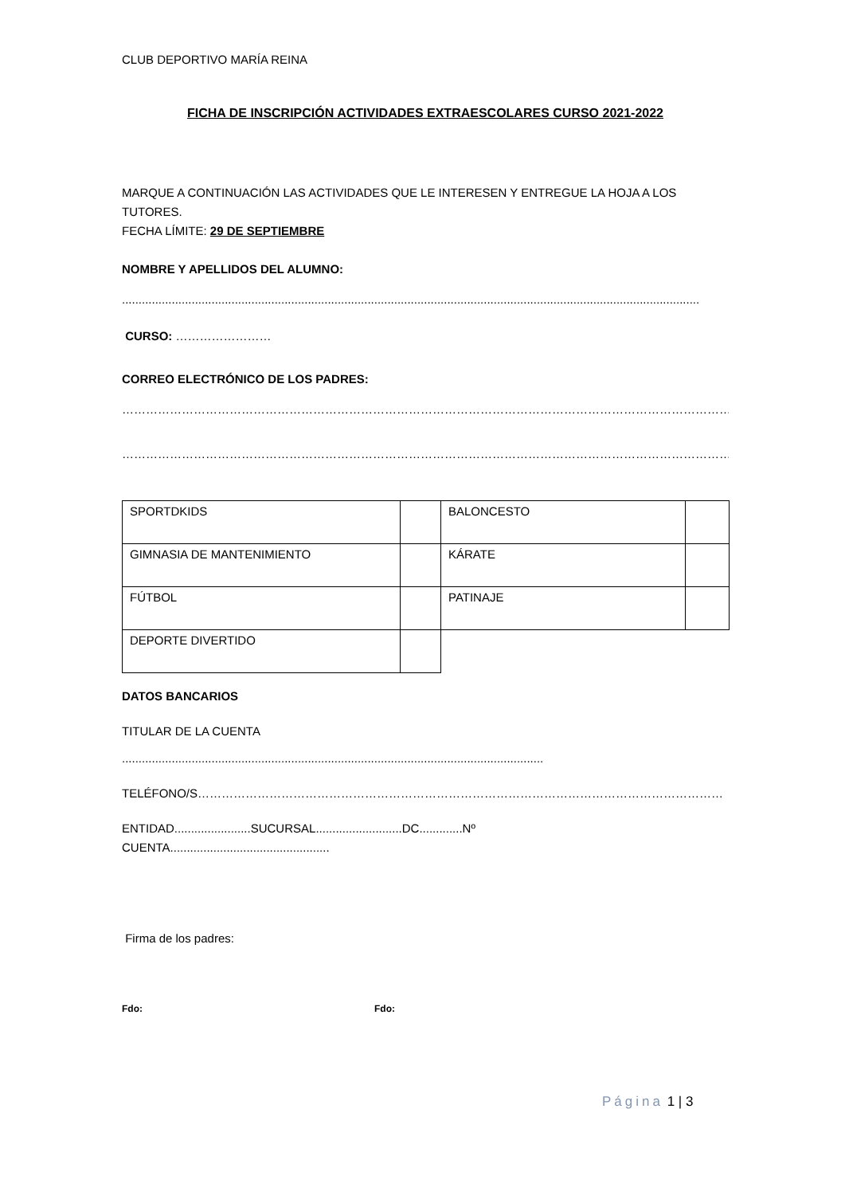CLUB DEPORTIVO MARÍA REINA
FICHA DE INSCRIPCIÓN ACTIVIDADES EXTRAESCOLARES CURSO 2021-2022
MARQUE A CONTINUACIÓN LAS ACTIVIDADES QUE LE INTERESEN Y ENTREGUE LA HOJA A LOS TUTORES.
FECHA LÍMITE: 29 DE SEPTIEMBRE
NOMBRE Y APELLIDOS DEL ALUMNO:
..............................................................................................................................................................................
CURSO: ……………………
CORREO ELECTRÓNICO DE LOS PADRES:
……………………………………………………………………………………………………………………………………………
……………………………………………………………………………………………………………………………………………
| SPORTDKIDS | | BALONCESTO | |
| GIMNASIA DE MANTENIMIENTO | | KÁRATE | |
| FÚTBOL | | PATINAJE | |
| DEPORTE DIVERTIDO | | | |
DATOS BANCARIOS
TITULAR DE LA CUENTA
...............................................................................................................................
TELÉFONO/S……………………………………………………………………………………………………………………
ENTIDAD.......................SUCURSAL..........................DC.............Nº
CUENTA................................................
Firma de los padres:
Fdo: Fdo:
Página 1 | 3